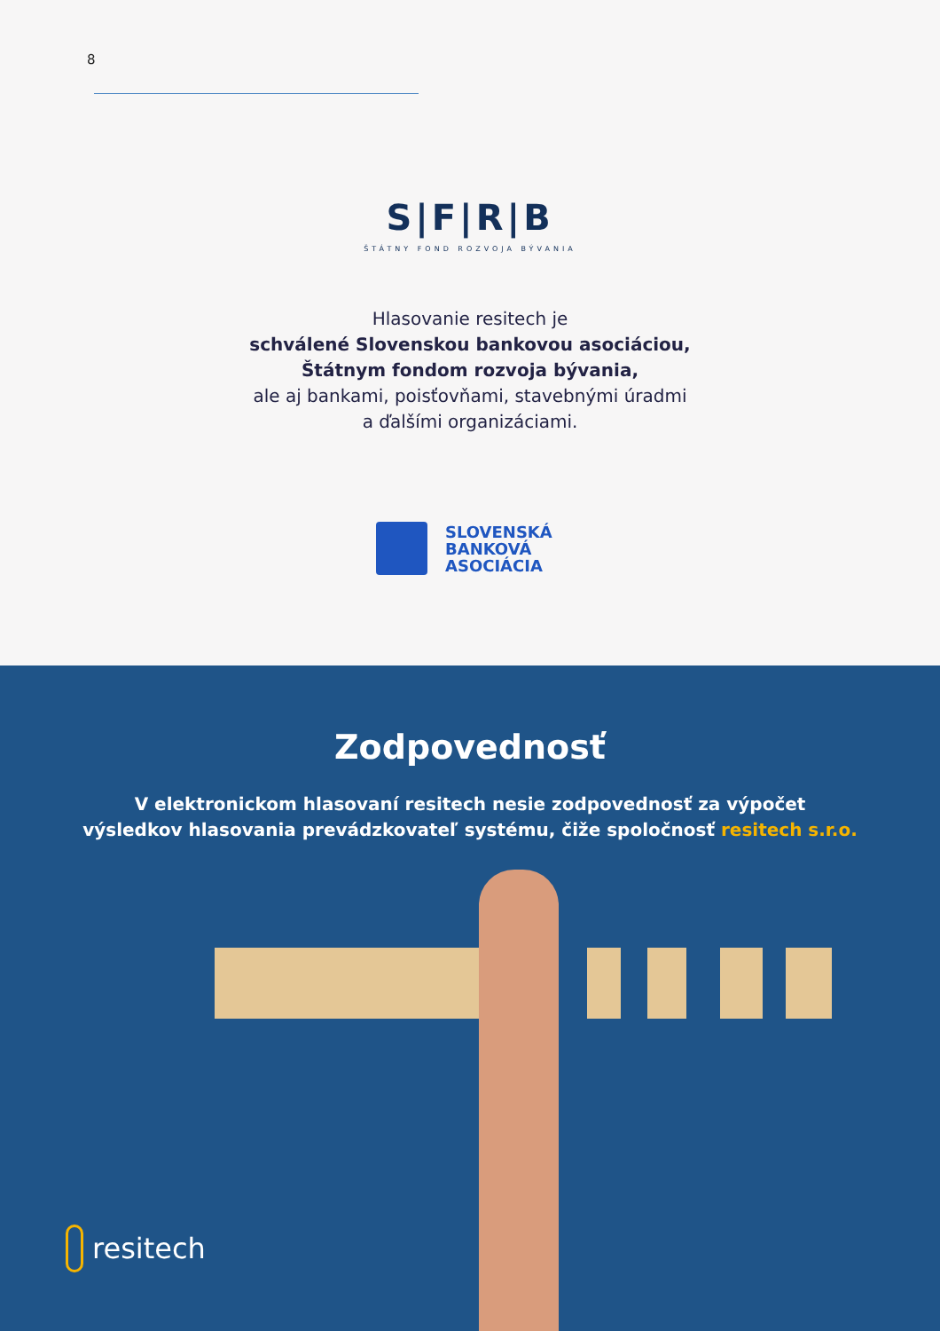8
S|F|R|B
ŠTÁTNY FOND ROZVOJA BÝVANIA
Hlasovanie resitech je
schválené Slovenskou bankovou asociáciou,
Štátnym fondom rozvoja bývania,
ale aj bankami, poisťovňami, stavebnými úradmi
a ďalšími organizáciami.
SLOVENSKÁ
BANKOVÁ
ASOCIÁCIA
Zodpovednosť
V elektronickom hlasovaní resitech nesie zodpovednosť za výpočet
výsledkov hlasovania prevádzkovateľ systému, čiže spoločnosť resitech s.r.o.
resitech